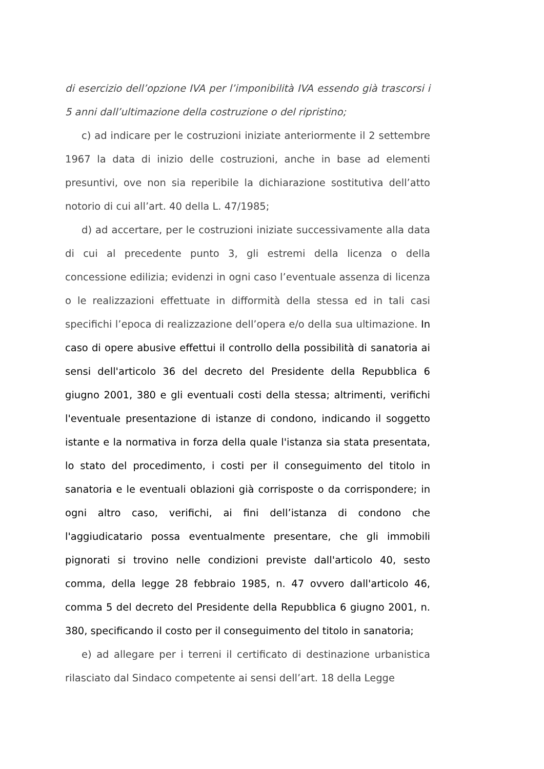di esercizio dell’opzione IVA per l’imponibilità IVA essendo già trascorsi i 5 anni dall’ultimazione della costruzione o del ripristino;
c) ad indicare per le costruzioni iniziate anteriormente il 2 settembre 1967 la data di inizio delle costruzioni, anche in base ad elementi presuntivi, ove non sia reperibile la dichiarazione sostitutiva dell’atto notorio di cui all’art. 40 della L. 47/1985;
d) ad accertare, per le costruzioni iniziate successivamente alla data di cui al precedente punto 3, gli estremi della licenza o della concessione edilizia; evidenzi in ogni caso l’eventuale assenza di licenza o le realizzazioni effettuate in difformità della stessa ed in tali casi specifichi l’epoca di realizzazione dell’opera e/o della sua ultimazione. In caso di opere abusive effettui il controllo della possibilità di sanatoria ai sensi dell'articolo 36 del decreto del Presidente della Repubblica 6 giugno 2001, 380 e gli eventuali costi della stessa; altrimenti, verifichi l'eventuale presentazione di istanze di condono, indicando il soggetto istante e la normativa in forza della quale l'istanza sia stata presentata, lo stato del procedimento, i costi per il conseguimento del titolo in sanatoria e le eventuali oblazioni già corrisposte o da corrispondere; in ogni altro caso, verifichi, ai fini dell’istanza di condono che l'aggiudicatario possa eventualmente presentare, che gli immobili pignorati si trovino nelle condizioni previste dall'articolo 40, sesto comma, della legge 28 febbraio 1985, n. 47 ovvero dall'articolo 46, comma 5 del decreto del Presidente della Repubblica 6 giugno 2001, n. 380, specificando il costo per il conseguimento del titolo in sanatoria;
e) ad allegare per i terreni il certificato di destinazione urbanistica rilasciato dal Sindaco competente ai sensi dell’art. 18 della Legge